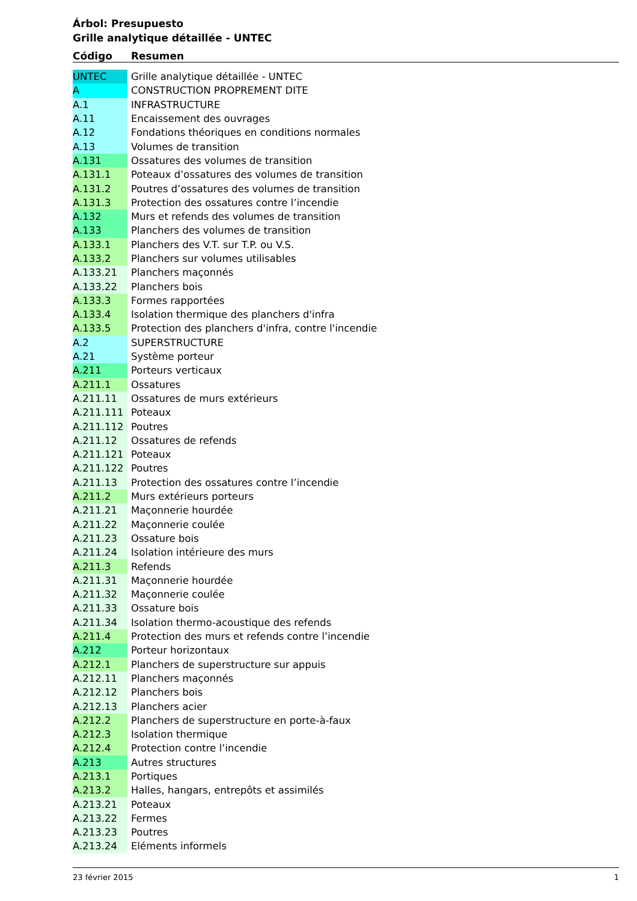Árbol: Presupuesto
Grille analytique détaillée - UNTEC
Código Resumen
| UNTEC | Grille analytique détaillée - UNTEC |
| A | CONSTRUCTION PROPREMENT DITE |
| A.1 | INFRASTRUCTURE |
| A.11 | Encaissement des ouvrages |
| A.12 | Fondations théoriques en conditions normales |
| A.13 | Volumes de transition |
| A.131 | Ossatures des volumes de transition |
| A.131.1 | Poteaux d’ossatures des volumes de transition |
| A.131.2 | Poutres d’ossatures des volumes de transition |
| A.131.3 | Protection des ossatures contre l’incendie |
| A.132 | Murs et refends des volumes de transition |
| A.133 | Planchers des volumes de transition |
| A.133.1 | Planchers des V.T. sur T.P. ou V.S. |
| A.133.2 | Planchers sur volumes utilisables |
| A.133.21 | Planchers maçonnés |
| A.133.22 | Planchers bois |
| A.133.3 | Formes rapportées |
| A.133.4 | Isolation thermique des planchers d'infra |
| A.133.5 | Protection des planchers d'infra, contre l'incendie |
| A.2 | SUPERSTRUCTURE |
| A.21 | Système porteur |
| A.211 | Porteurs verticaux |
| A.211.1 | Ossatures |
| A.211.11 | Ossatures de murs extérieurs |
| A.211.111 | Poteaux |
| A.211.112 | Poutres |
| A.211.12 | Ossatures de refends |
| A.211.121 | Poteaux |
| A.211.122 | Poutres |
| A.211.13 | Protection des ossatures contre l’incendie |
| A.211.2 | Murs extérieurs porteurs |
| A.211.21 | Maçonnerie hourdée |
| A.211.22 | Maçonnerie coulée |
| A.211.23 | Ossature bois |
| A.211.24 | Isolation intérieure des murs |
| A.211.3 | Refends |
| A.211.31 | Maçonnerie hourdée |
| A.211.32 | Maçonnerie coulée |
| A.211.33 | Ossature bois |
| A.211.34 | Isolation thermo-acoustique des refends |
| A.211.4 | Protection des murs et refends contre l’incendie |
| A.212 | Porteur horizontaux |
| A.212.1 | Planchers de superstructure sur appuis |
| A.212.11 | Planchers maçonnés |
| A.212.12 | Planchers bois |
| A.212.13 | Planchers acier |
| A.212.2 | Planchers de superstructure en porte-à-faux |
| A.212.3 | Isolation thermique |
| A.212.4 | Protection contre l’incendie |
| A.213 | Autres structures |
| A.213.1 | Portiques |
| A.213.2 | Halles, hangars, entrepôts et assimilés |
| A.213.21 | Poteaux |
| A.213.22 | Fermes |
| A.213.23 | Poutres |
| A.213.24 | Eléments informels |
23 février 2015 1